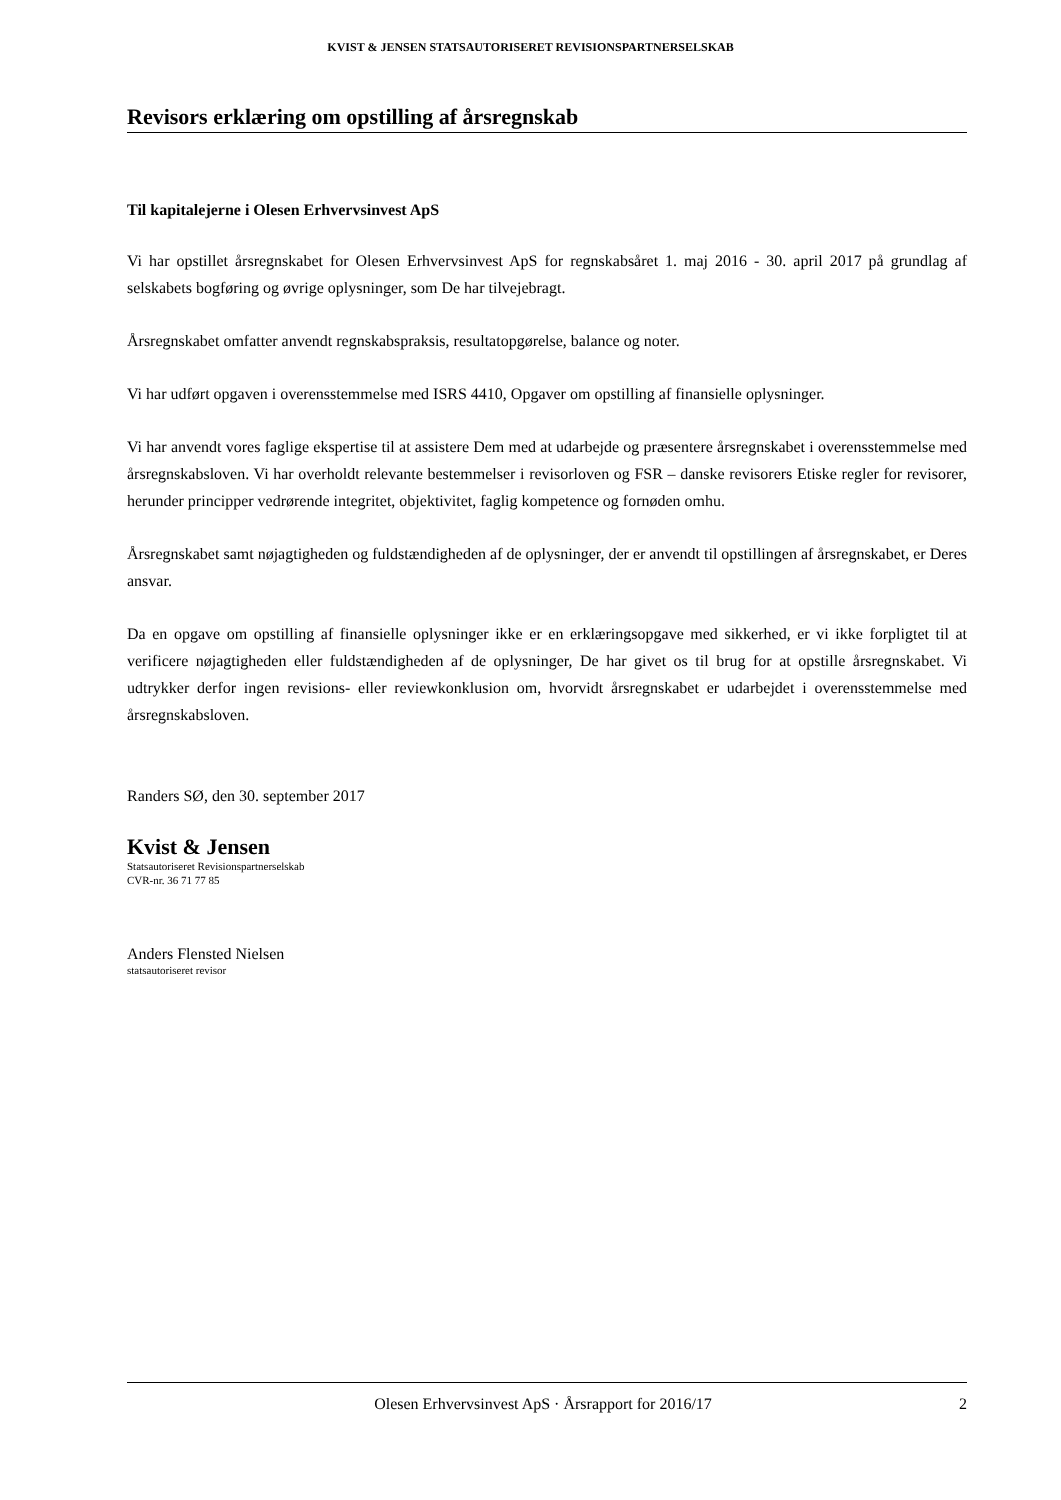KVIST & JENSEN STATSAUTORISERET REVISIONSPARTNERSELSKAB
Revisors erklæring om opstilling af årsregnskab
Til kapitalejerne i Olesen Erhvervsinvest ApS
Vi har opstillet årsregnskabet for Olesen Erhvervsinvest ApS for regnskabsåret 1. maj 2016 - 30. april 2017 på grundlag af selskabets bogføring og øvrige oplysninger, som De har tilvejebragt.
Årsregnskabet omfatter anvendt regnskabspraksis, resultatopgørelse, balance og noter.
Vi har udført opgaven i overensstemmelse med ISRS 4410, Opgaver om opstilling af finansielle oplysninger.
Vi har anvendt vores faglige ekspertise til at assistere Dem med at udarbejde og præsentere årsregnskabet i overensstemmelse med årsregnskabsloven. Vi har overholdt relevante bestemmelser i revisorloven og FSR – danske revisorers Etiske regler for revisorer, herunder principper vedrørende integritet, objektivitet, faglig kompetence og fornøden omhu.
Årsregnskabet samt nøjagtigheden og fuldstændigheden af de oplysninger, der er anvendt til opstillingen af årsregnskabet, er Deres ansvar.
Da en opgave om opstilling af finansielle oplysninger ikke er en erklæringsopgave med sikkerhed, er vi ikke forpligtet til at verificere nøjagtigheden eller fuldstændigheden af de oplysninger, De har givet os til brug for at opstille årsregnskabet. Vi udtrykker derfor ingen revisions- eller reviewkonklusion om, hvorvidt årsregnskabet er udarbejdet i overensstemmelse med årsregnskabsloven.
Randers SØ, den 30. september 2017
Kvist & Jensen
Statsautoriseret Revisionspartnerselskab
CVR-nr. 36 71 77 85
Anders Flensted Nielsen
statsautoriseret revisor
Olesen Erhvervsinvest ApS · Årsrapport for 2016/17 2